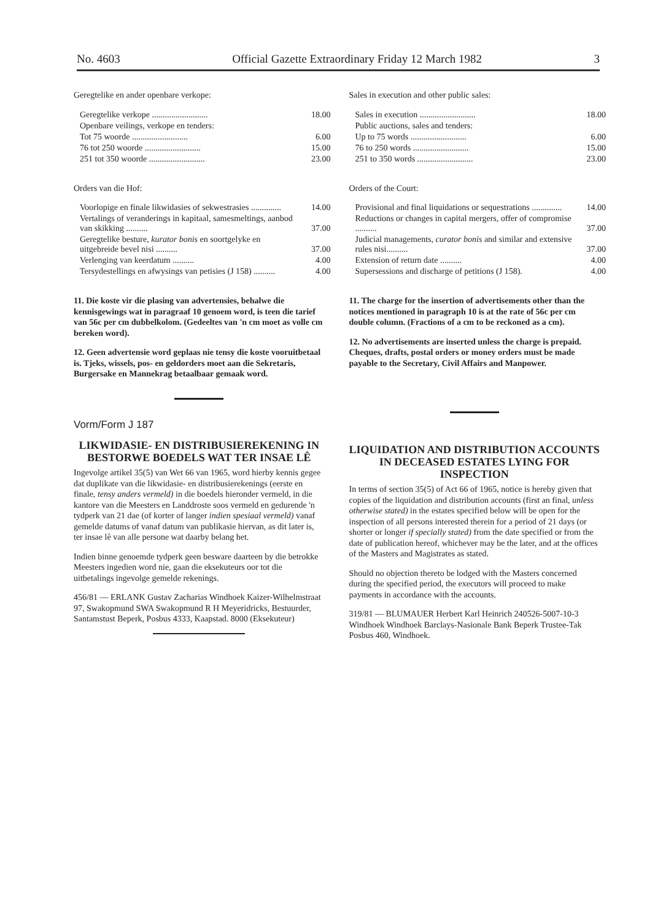No. 4603 Official Gazette Extraordinary Friday 12 March 1982 3
Geregtelike en ander openbare verkope:
| Geregtelike verkope .......................... | 18.00 |
| Openbare veilings, verkope en tenders: | |
| Tot 75 woorde .......................... | 6.00 |
| 76 tot 250 woorde .......................... | 15.00 |
| 251 tot 350 woorde .......................... | 23.00 |
Orders van die Hof:
| Voorlopige en finale likwidasies of sekwestrasies .............. | 14.00 |
| Vertalings of veranderings in kapitaal, samesmeltings, aanbod van skikking .......... | 37.00 |
| Geregtelike besture, kurator bonis en soortgelyke en uitgebreide bevel nisi .......... | 37.00 |
| Verlenging van keerdatum .......... | 4.00 |
| Tersydestellings en afwysings van petisies (J 158) .......... | 4.00 |
11. Die koste vir die plasing van advertensies, behalwe die kennisgewings wat in paragraaf 10 genoem word, is teen die tarief van 56c per cm dubbelkolom. (Gedeeltes van 'n cm moet as volle cm bereken word).
12. Geen advertensie word geplaas nie tensy die koste vooruitbetaal is. Tjeks, wissels, pos- en geldorders moet aan die Sekretaris, Burgersake en Mannekrag betaalbaar gemaak word.
Vorm/Form J 187
LIKWIDASIE- EN DISTRIBUSIEREKENING IN BESTORWE BOEDELS WAT TER INSAE LÊ
Ingevolge artikel 35(5) van Wet 66 van 1965, word hierby kennis gegee dat duplikate van die likwidasie- en distribusierekenings (eerste en finale, tensy anders vermeld) in die boedels hieronder vermeld, in die kantore van die Meesters en Landdroste soos vermeld en gedurende 'n tydperk van 21 dae (of korter of langer indien spesiaal vermeld) vanaf gemelde datums of vanaf datum van publikasie hiervan, as dit later is, ter insae lê van alle persone wat daarby belang het.
Indien binne genoemde tydperk geen besware daarteen by die betrokke Meesters ingedien word nie, gaan die eksekuteurs oor tot die uitbetalings ingevolge gemelde rekenings.
456/81 — ERLANK Gustav Zacharias Windhoek Kaizer-Wilhelmstraat 97, Swakopmund SWA Swakopmund R H Meyeridricks, Bestuurder, Santamstust Beperk, Posbus 4333, Kaapstad. 8000 (Eksekuteur)
Sales in execution and other public sales:
| Sales in execution .......................... | 18.00 |
| Public auctions, sales and tenders: | |
| Up to 75 words .......................... | 6.00 |
| 76 to 250 words .......................... | 15.00 |
| 251 to 350 words .......................... | 23.00 |
Orders of the Court:
| Provisional and final liquidations or sequestrations .............. | 14.00 |
| Reductions or changes in capital mergers, offer of compromise .......... | 37.00 |
| Judicial managements, curator bonis and similar and extensive rules nisi.......... | 37.00 |
| Extension of return date .......... | 4.00 |
| Supersessions and discharge of petitions (J 158). | 4.00 |
11. The charge for the insertion of advertisements other than the notices mentioned in paragraph 10 is at the rate of 56c per cm double column. (Fractions of a cm to be reckoned as a cm).
12. No advertisements are inserted unless the charge is prepaid. Cheques, drafts, postal orders or money orders must be made payable to the Secretary, Civil Affairs and Manpower.
LIQUIDATION AND DISTRIBUTION ACCOUNTS IN DECEASED ESTATES LYING FOR INSPECTION
In terms of section 35(5) of Act 66 of 1965, notice is hereby given that copies of the liquidation and distribution accounts (first an final, unless otherwise stated) in the estates specified below will be open for the inspection of all persons interested therein for a period of 21 days (or shorter or longer if specially stated) from the date specified or from the date of publication hereof, whichever may be the later, and at the offices of the Masters and Magistrates as stated.
Should no objection thereto be lodged with the Masters concerned during the specified period, the executors will proceed to make payments in accordance with the accounts.
319/81 — BLUMAUER Herbert Karl Heinrich 240526-5007-10-3 Windhoek Windhoek Barclays-Nasionale Bank Beperk Trustee-Tak Posbus 460, Windhoek.